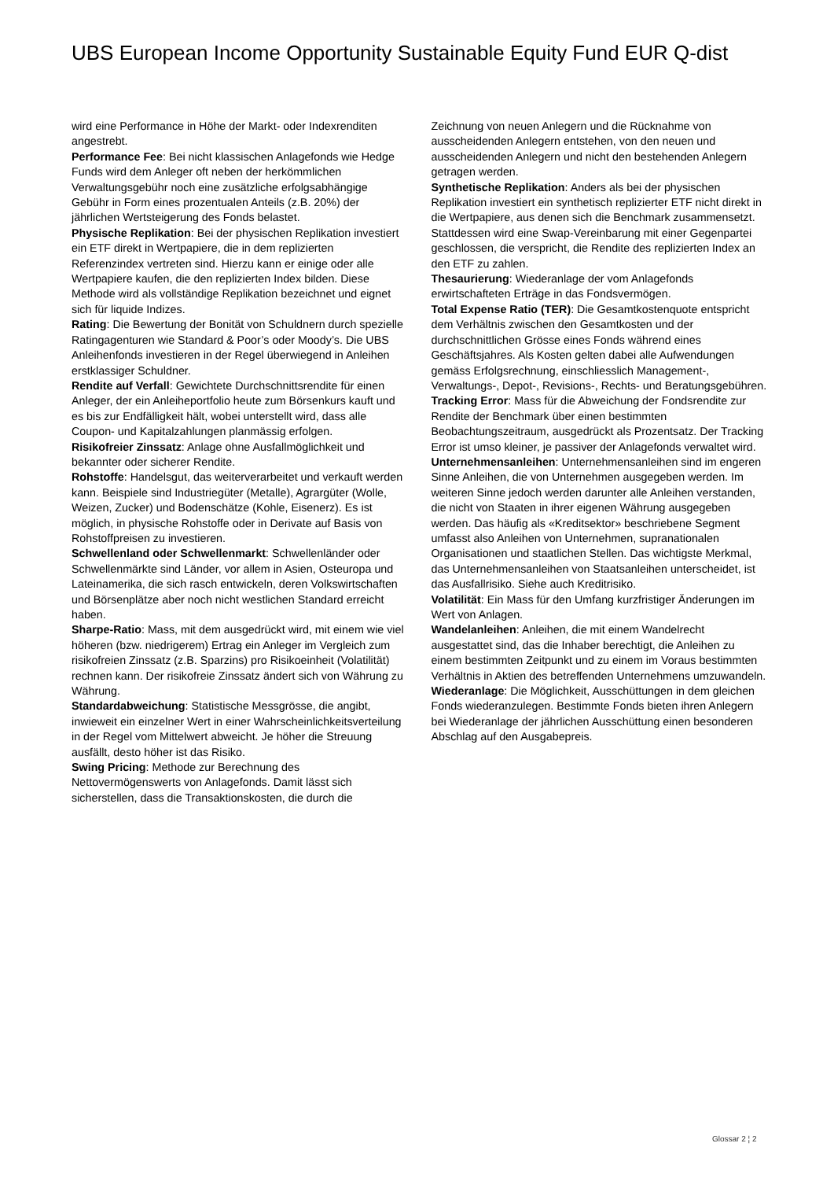UBS European Income Opportunity Sustainable Equity Fund EUR Q-dist
wird eine Performance in Höhe der Markt- oder Indexrenditen angestrebt.
Performance Fee: Bei nicht klassischen Anlagefonds wie Hedge Funds wird dem Anleger oft neben der herkömmlichen Verwaltungsgebühr noch eine zusätzliche erfolgsabhängige Gebühr in Form eines prozentualen Anteils (z.B. 20%) der jährlichen Wertsteigerung des Fonds belastet.
Physische Replikation: Bei der physischen Replikation investiert ein ETF direkt in Wertpapiere, die in dem replizierten Referenzindex vertreten sind. Hierzu kann er einige oder alle Wertpapiere kaufen, die den replizierten Index bilden. Diese Methode wird als vollständige Replikation bezeichnet und eignet sich für liquide Indizes.
Rating: Die Bewertung der Bonität von Schuldnern durch spezielle Ratingagenturen wie Standard & Poor’s oder Moody’s. Die UBS Anleihenfonds investieren in der Regel überwiegend in Anleihen erstklassiger Schuldner.
Rendite auf Verfall: Gewichtete Durchschnittsrendite für einen Anleger, der ein Anleiheportfolio heute zum Börsenkurs kauft und es bis zur Endfälligkeit hält, wobei unterstellt wird, dass alle Coupon- und Kapitalzahlungen planmässig erfolgen.
Risikofreier Zinssatz: Anlage ohne Ausfallmöglichkeit und bekannter oder sicherer Rendite.
Rohstoffe: Handelsgut, das weiterverarbeitet und verkauft werden kann. Beispiele sind Industriegüter (Metalle), Agrargüter (Wolle, Weizen, Zucker) und Bodenschätze (Kohle, Eisenerz). Es ist möglich, in physische Rohstoffe oder in Derivate auf Basis von Rohstoffpreisen zu investieren.
Schwellenland oder Schwellenmarkt: Schwellenländer oder Schwellenmärkte sind Länder, vor allem in Asien, Osteuropa und Lateinamerika, die sich rasch entwickeln, deren Volkswirtschaften und Börsenplätze aber noch nicht westlichen Standard erreicht haben.
Sharpe-Ratio: Mass, mit dem ausgedrückt wird, mit einem wie viel höheren (bzw. niedrigerem) Ertrag ein Anleger im Vergleich zum risikofreien Zinssatz (z.B. Sparzins) pro Risikoeinheit (Volatilität) rechnen kann. Der risikofreie Zinssatz ändert sich von Währung zu Währung.
Standardabweichung: Statistische Messgrösse, die angibt, inwieweit ein einzelner Wert in einer Wahrscheinlichkeitsverteilung in der Regel vom Mittelwert abweicht. Je höher die Streuung ausfällt, desto höher ist das Risiko.
Swing Pricing: Methode zur Berechnung des Nettovermögenswerts von Anlagefonds. Damit lässt sich sicherstellen, dass die Transaktionskosten, die durch die
Zeichnung von neuen Anlegern und die Rücknahme von ausscheidenden Anlegern entstehen, von den neuen und ausscheidenden Anlegern und nicht den bestehenden Anlegern getragen werden.
Synthetische Replikation: Anders als bei der physischen Replikation investiert ein synthetisch replizierter ETF nicht direkt in die Wertpapiere, aus denen sich die Benchmark zusammensetzt. Stattdessen wird eine Swap-Vereinbarung mit einer Gegenpartei geschlossen, die verspricht, die Rendite des replizierten Index an den ETF zu zahlen.
Thesaurierung: Wiederanlage der vom Anlagefonds erwirtschafteten Erträge in das Fondsvermögen.
Total Expense Ratio (TER): Die Gesamtkostenquote entspricht dem Verhältnis zwischen den Gesamtkosten und der durchschnittlichen Grösse eines Fonds während eines Geschäftsjahres. Als Kosten gelten dabei alle Aufwendungen gemäss Erfolgsrechnung, einschliesslich Management-, Verwaltungs-, Depot-, Revisions-, Rechts- und Beratungsgebühren.
Tracking Error: Mass für die Abweichung der Fondsrendite zur Rendite der Benchmark über einen bestimmten Beobachtungszeitraum, ausgedrückt als Prozentsatz. Der Tracking Error ist umso kleiner, je passiver der Anlagefonds verwaltet wird.
Unternehmensanleihen: Unternehmensanleihen sind im engeren Sinne Anleihen, die von Unternehmen ausgegeben werden. Im weiteren Sinne jedoch werden darunter alle Anleihen verstanden, die nicht von Staaten in ihrer eigenen Währung ausgegeben werden. Das häufig als «Kreditsektor» beschriebene Segment umfasst also Anleihen von Unternehmen, supranationalen Organisationen und staatlichen Stellen. Das wichtigste Merkmal, das Unternehmensanleihen von Staatsanleihen unterscheidet, ist das Ausfallrisiko. Siehe auch Kreditrisiko.
Volatilität: Ein Mass für den Umfang kurzfristiger Änderungen im Wert von Anlagen.
Wandelanleihen: Anleihen, die mit einem Wandelrecht ausgestattet sind, das die Inhaber berechtigt, die Anleihen zu einem bestimmten Zeitpunkt und zu einem im Voraus bestimmten Verhältnis in Aktien des betreffenden Unternehmens umzuwandeln.
Wiederanlage: Die Möglichkeit, Ausschüttungen in dem gleichen Fonds wiederanzulegen. Bestimmte Fonds bieten ihren Anlegern bei Wiederanlage der jährlichen Ausschüttung einen besonderen Abschlag auf den Ausgabepreis.
Glossar 2 ¦ 2